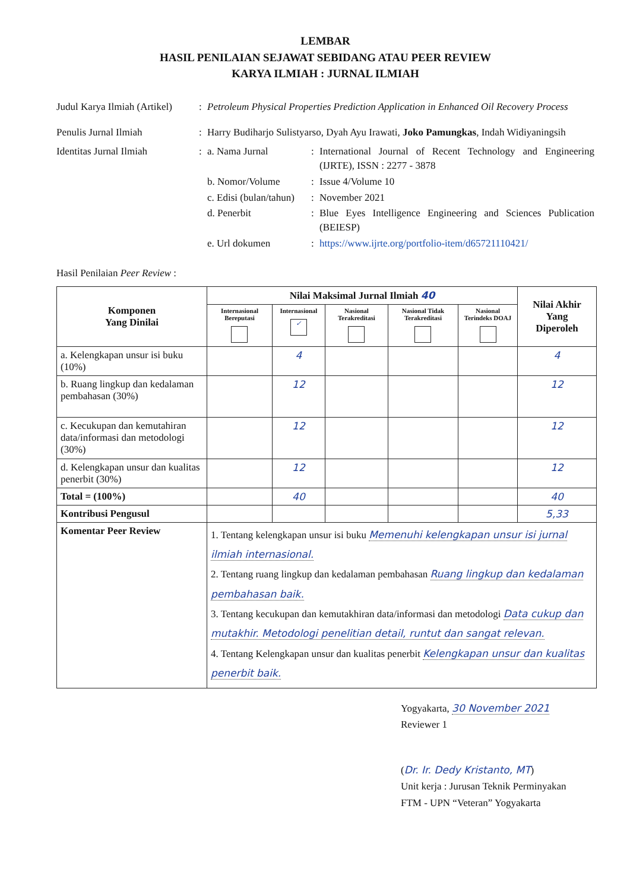LEMBAR
HASIL PENILAIAN SEJAWAT SEBIDANG ATAU PEER REVIEW
KARYA ILMIAH : JURNAL ILMIAH
Judul Karya Ilmiah (Artikel)
: Petroleum Physical Properties Prediction Application in Enhanced Oil Recovery Process
Penulis Jurnal Ilmiah : Harry Budiharjo Sulistyarso, Dyah Ayu Irawati, Joko Pamungkas, Indah Widiyaningsih
Identitas Jurnal Ilmiah :
a. Nama Jurnal : International Journal of Recent Technology and Engineering (IJRTE), ISSN : 2277 - 3878
b. Nomor/Volume : Issue 4/Volume 10
c. Edisi (bulan/tahun)
: November 2021
d. Penerbit : Blue Eyes Intelligence Engineering and Sciences Publication (BEIESP)
e. Url dokumen : https://www.ijrte.org/portfolio-item/d65721110421/
Hasil Penilaian Peer Review :
| Komponen Yang Dinilai | Nilai Maksimal Jurnal Ilmiah 40 | | | | | Nilai Akhir Yang Diperoleh |
| --- | --- | --- | --- | --- | --- | --- |
| | Internasional Bereputasi | Internasional ✓ | Nasional Terakreditasi | Nasional Tidak Terakreditasi | Nasional Terindeks DOAJ | |
| a. Kelengkapan unsur isi buku (10%) | | 4 | | | | 4 |
| b. Ruang lingkup dan kedalaman pembahasan (30%) | | 12 | | | | 12 |
| c. Kecukupan dan kemutahiran data/informasi dan metodologi (30%) | | 12 | | | | 12 |
| d. Kelengkapan unsur dan kualitas penerbit (30%) | | 12 | | | | 12 |
| Total = (100%) | | 40 | | | | 40 |
| Kontribusi Pengusul | | | | | | 5,33 |
| Komentar Peer Review | 1. Tentang kelengkapan unsur isi buku Memenuhi kelengkapan unsur isi jurnal ilmiah internasional. 2. Tentang ruang lingkup dan kedalaman pembahasan Ruang lingkup dan kedalaman pembahasan baik. 3. Tentang kecukupan dan kemutakhiran data/informasi dan metodologi Data cukup dan mutakhir. Metodologi penelitian detail, runtut dan sangat relevan. 4. Tentang Kelengkapan unsur dan kualitas penerbit Kelengkapan unsur dan kualitas penerbit baik. | | | | | |
Yogyakarta, 30 November 2021
Reviewer 1
(Dr. Ir. Dedy Kristanto, MT)
Unit kerja : Jurusan Teknik Perminyakan
FTM - UPN “Veteran” Yogyakarta